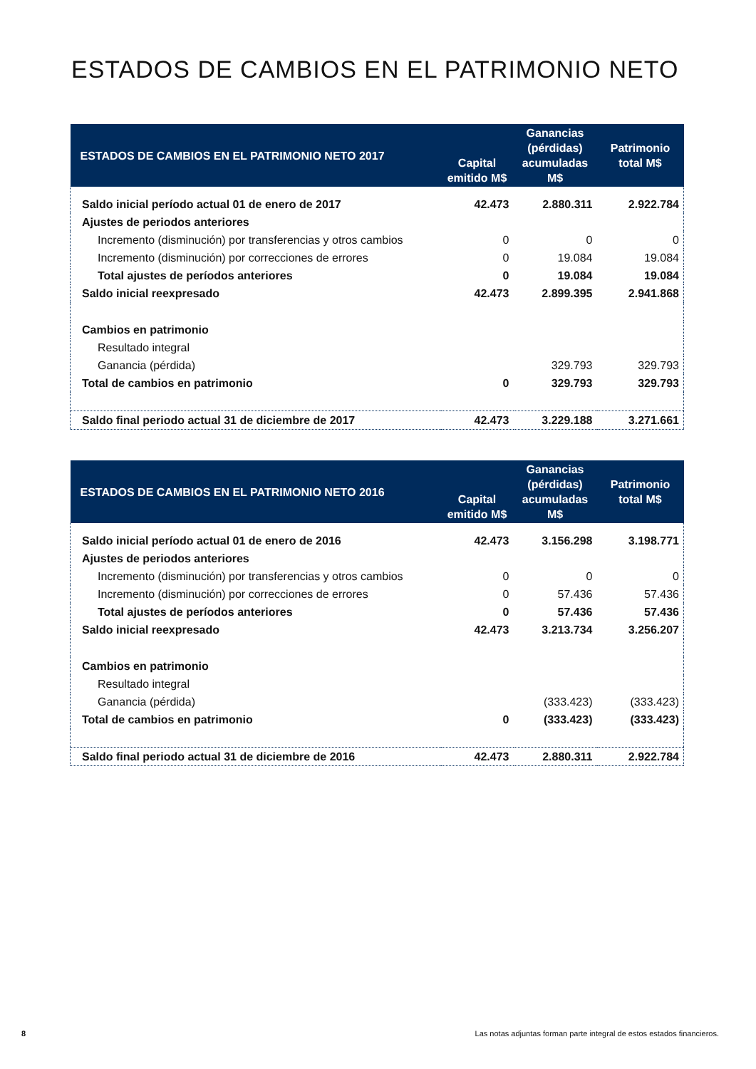ESTADOS DE CAMBIOS EN EL PATRIMONIO NETO
| ESTADOS DE CAMBIOS EN EL PATRIMONIO NETO 2017 | Capital emitido M$ | Ganancias (pérdidas) acumuladas M$ | Patrimonio total M$ |
| --- | --- | --- | --- |
| Saldo inicial período actual 01 de enero de 2017 | 42.473 | 2.880.311 | 2.922.784 |
| Ajustes de periodos anteriores | | | |
| Incremento (disminución) por transferencias y otros cambios | 0 | 0 | 0 |
| Incremento (disminución) por correcciones de errores | 0 | 19.084 | 19.084 |
| Total ajustes de períodos anteriores | 0 | 19.084 | 19.084 |
| Saldo inicial reexpresado | 42.473 | 2.899.395 | 2.941.868 |
| Cambios en patrimonio | | | |
| Resultado integral | | | |
| Ganancia (pérdida) | | 329.793 | 329.793 |
| Total de cambios en patrimonio | 0 | 329.793 | 329.793 |
| Saldo final periodo actual 31 de diciembre de 2017 | 42.473 | 3.229.188 | 3.271.661 |
| ESTADOS DE CAMBIOS EN EL PATRIMONIO NETO 2016 | Capital emitido M$ | Ganancias (pérdidas) acumuladas M$ | Patrimonio total M$ |
| --- | --- | --- | --- |
| Saldo inicial período actual 01 de enero de 2016 | 42.473 | 3.156.298 | 3.198.771 |
| Ajustes de periodos anteriores | | | |
| Incremento (disminución) por transferencias y otros cambios | 0 | 0 | 0 |
| Incremento (disminución) por correcciones de errores | 0 | 57.436 | 57.436 |
| Total ajustes de períodos anteriores | 0 | 57.436 | 57.436 |
| Saldo inicial reexpresado | 42.473 | 3.213.734 | 3.256.207 |
| Cambios en patrimonio | | | |
| Resultado integral | | | |
| Ganancia (pérdida) | | (333.423) | (333.423) |
| Total de cambios en patrimonio | 0 | (333.423) | (333.423) |
| Saldo final periodo actual 31 de diciembre de 2016 | 42.473 | 2.880.311 | 2.922.784 |
8
Las notas adjuntas forman parte integral de estos estados financieros.